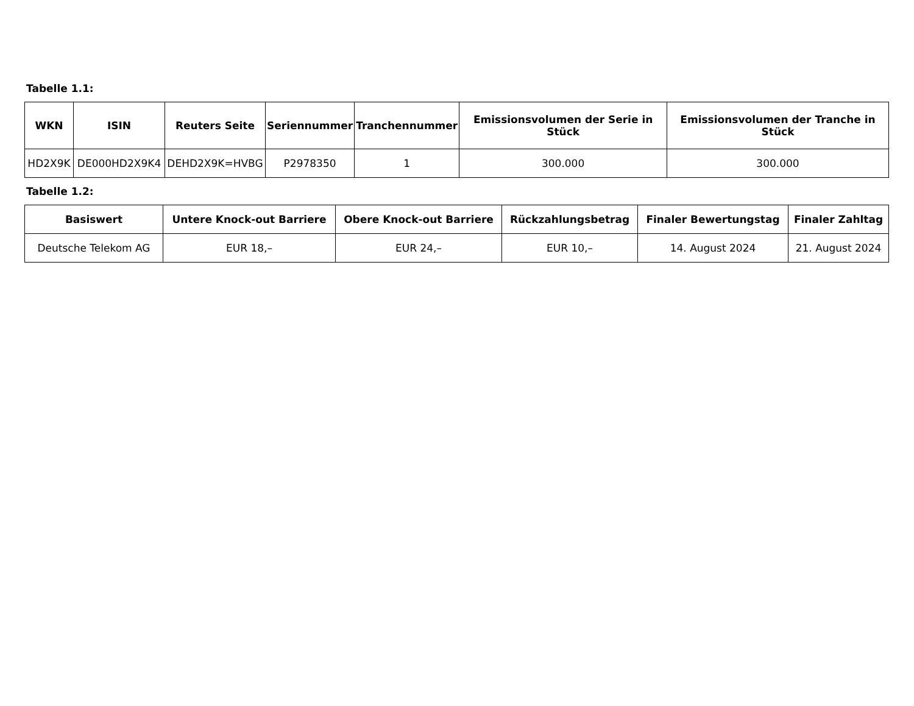Tabelle 1.1:
| WKN | ISIN | Reuters Seite | Seriennummer | Tranchennummer | Emissionsvolumen der Serie in Stück | Emissionsvolumen der Tranche in Stück |
| --- | --- | --- | --- | --- | --- | --- |
| HD2X9K | DE000HD2X9K4 | DEHD2X9K=HVBG | P2978350 | 1 | 300.000 | 300.000 |
Tabelle 1.2:
| Basiswert | Untere Knock-out Barriere | Obere Knock-out Barriere | Rückzahlungsbetrag | Finaler Bewertungstag | Finaler Zahltag |
| --- | --- | --- | --- | --- | --- |
| Deutsche Telekom AG | EUR 18,– | EUR 24,– | EUR 10,– | 14. August 2024 | 21. August 2024 |